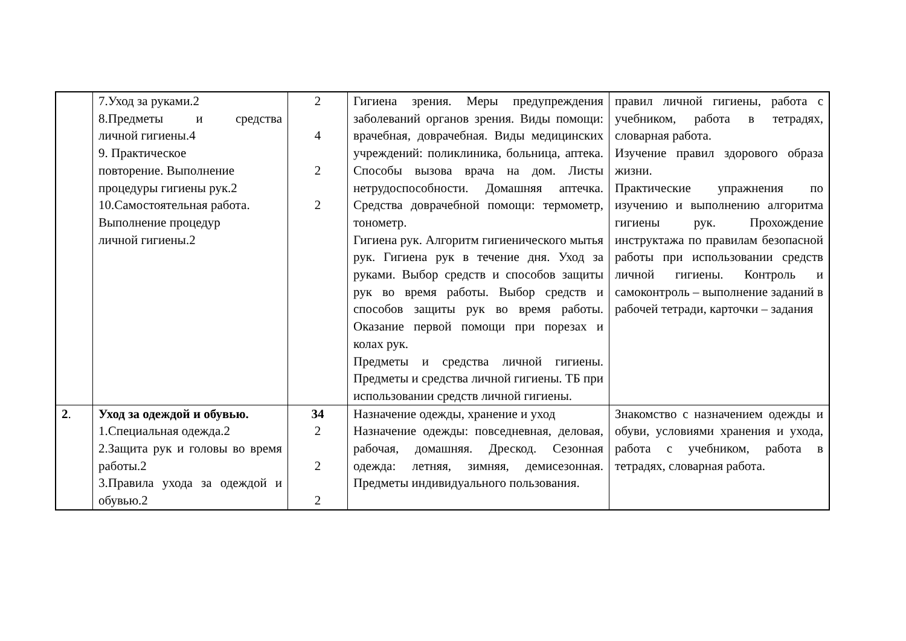| | 7.Уход за руками.2 8.Предметы и средства личной гигиены.4 9. Практическое повторение. Выполнение процедуры гигиены рук.2 10.Самостоятельная работа. Выполнение процедур личной гигиены.2 | 2 4 2 2 | Гигиена зрения. Меры предупреждения заболеваний органов зрения. Виды помощи: врачебная, доврачебная. Виды медицинских учреждений: поликлиника, больница, аптека. Способы вызова врача на дом. Листы нетрудоспособности. Домашняя аптечка. Средства доврачебной помощи: термометр, тонометр. Гигиена рук. Алгоритм гигиенического мытья рук. Гигиена рук в течение дня. Уход за руками. Выбор средств и способов защиты рук во время работы. Выбор средств и способов защиты рук во время работы. Оказание первой помощи при порезах и колах рук. Предметы и средства личной гигиены. Предметы и средства личной гигиены. ТБ при использовании средств личной гигиены. | правил личной гигиены, работа с учебником, работа в тетрадях, словарная работа. Изучение правил здорового образа жизни. Практические упражнения по изучению и выполнению алгоритма гигиены рук. Прохождение инструктажа по правилам безопасной работы при использовании средств личной гигиены. Контроль и самоконтроль – выполнение заданий в рабочей тетради, карточки – задания |
| 2 . | Уход за одеждой и обувью. 1.Специальная одежда.2 2.Защита рук и головы во время работы.2 3.Правила ухода за одеждой и обувью.2 | 34 2 2 2 | Назначение одежды, хранение и уход Назначение одежды: повседневная, деловая, рабочая, домашняя. Дрескод. Сезонная одежда: летняя, зимняя, демисезонная. Предметы индивидуального пользования. | Знакомство с назначением одежды и обуви, условиями хранения и ухода, работа с учебником, работа в тетрадях, словарная работа. |